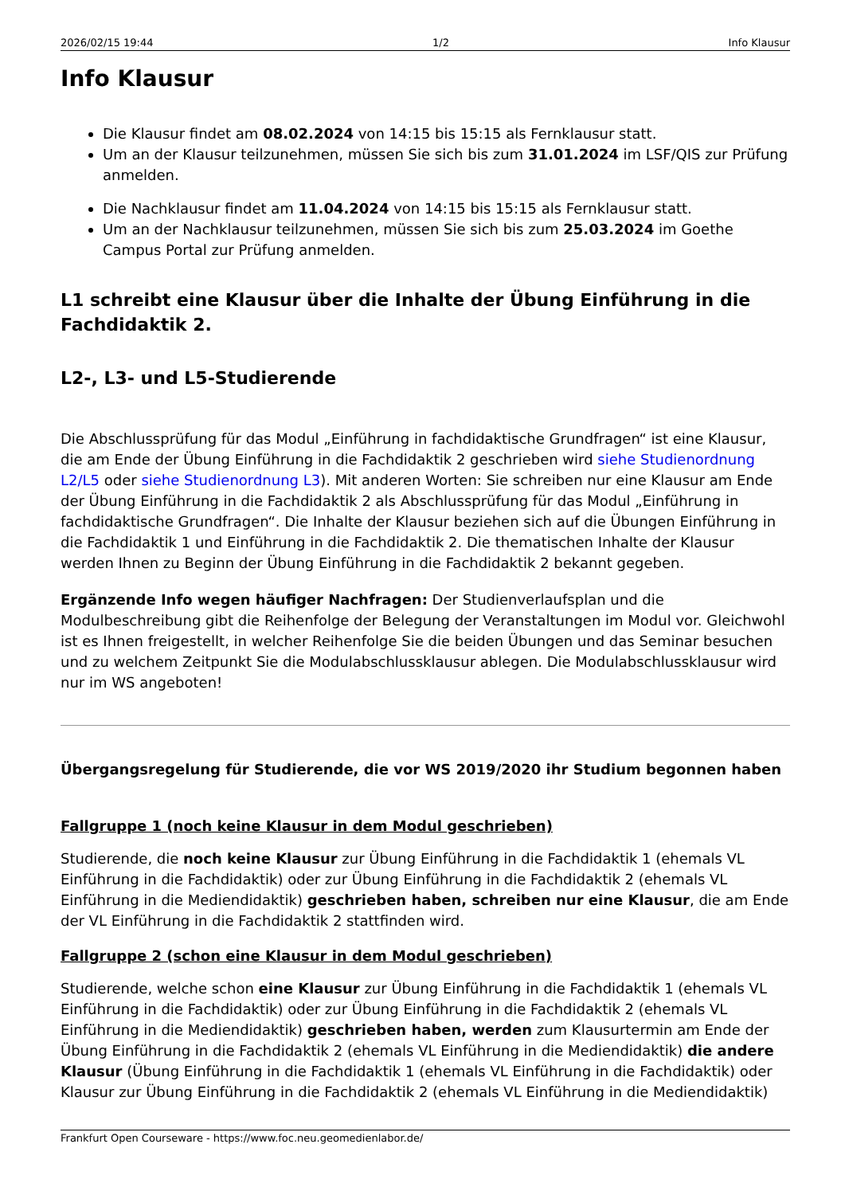2026/02/15 19:44 1/2 Info Klausur
Info Klausur
Die Klausur findet am 08.02.2024 von 14:15 bis 15:15 als Fernklausur statt.
Um an der Klausur teilzunehmen, müssen Sie sich bis zum 31.01.2024 im LSF/QIS zur Prüfung anmelden.
Die Nachklausur findet am 11.04.2024 von 14:15 bis 15:15 als Fernklausur statt.
Um an der Nachklausur teilzunehmen, müssen Sie sich bis zum 25.03.2024 im Goethe Campus Portal zur Prüfung anmelden.
L1 schreibt eine Klausur über die Inhalte der Übung Einführung in die Fachdidaktik 2.
L2-, L3- und L5-Studierende
Die Abschlussprüfung für das Modul „Einführung in fachdidaktische Grundfragen“ ist eine Klausur, die am Ende der Übung Einführung in die Fachdidaktik 2 geschrieben wird siehe Studienordnung L2/L5 oder siehe Studienordnung L3). Mit anderen Worten: Sie schreiben nur eine Klausur am Ende der Übung Einführung in die Fachdidaktik 2 als Abschlussprüfung für das Modul „Einführung in fachdidaktische Grundfragen“. Die Inhalte der Klausur beziehen sich auf die Übungen Einführung in die Fachdidaktik 1 und Einführung in die Fachdidaktik 2. Die thematischen Inhalte der Klausur werden Ihnen zu Beginn der Übung Einführung in die Fachdidaktik 2 bekannt gegeben.
Ergänzende Info wegen häufiger Nachfragen: Der Studienverlaufsplan und die Modulbeschreibung gibt die Reihenfolge der Belegung der Veranstaltungen im Modul vor. Gleichwohl ist es Ihnen freigestellt, in welcher Reihenfolge Sie die beiden Übungen und das Seminar besuchen und zu welchem Zeitpunkt Sie die Modulabschlussklausur ablegen. Die Modulabschlussklausur wird nur im WS angeboten!
Übergangsregelung für Studierende, die vor WS 2019/2020 ihr Studium begonnen haben
Fallgruppe 1 (noch keine Klausur in dem Modul geschrieben)
Studierende, die noch keine Klausur zur Übung Einführung in die Fachdidaktik 1 (ehemals VL Einführung in die Fachdidaktik) oder zur Übung Einführung in die Fachdidaktik 2 (ehemals VL Einführung in die Mediendidaktik) geschrieben haben, schreiben nur eine Klausur, die am Ende der VL Einführung in die Fachdidaktik 2 stattfinden wird.
Fallgruppe 2 (schon eine Klausur in dem Modul geschrieben)
Studierende, welche schon eine Klausur zur Übung Einführung in die Fachdidaktik 1 (ehemals VL Einführung in die Fachdidaktik) oder zur Übung Einführung in die Fachdidaktik 2 (ehemals VL Einführung in die Mediendidaktik) geschrieben haben, werden zum Klausurtermin am Ende der Übung Einführung in die Fachdidaktik 2 (ehemals VL Einführung in die Mediendidaktik) die andere Klausur (Übung Einführung in die Fachdidaktik 1 (ehemals VL Einführung in die Fachdidaktik) oder Klausur zur Übung Einführung in die Fachdidaktik 2 (ehemals VL Einführung in die Mediendidaktik)
Frankfurt Open Courseware - https://www.foc.neu.geomedienlabor.de/